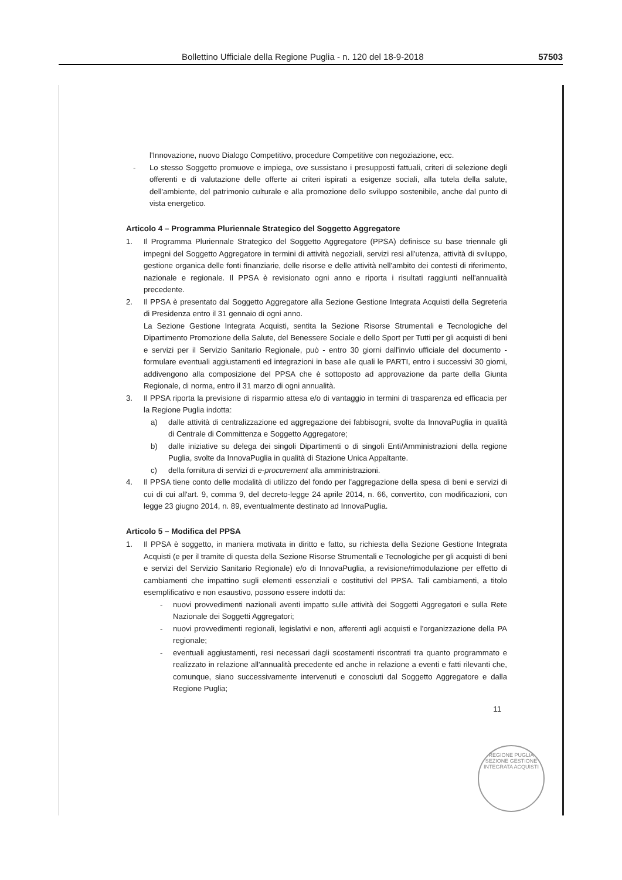Bollettino Ufficiale della Regione Puglia - n. 120 del 18-9-2018 57503
l'Innovazione, nuovo Dialogo Competitivo, procedure Competitive con negoziazione, ecc.
- Lo stesso Soggetto promuove e impiega, ove sussistano i presupposti fattuali, criteri di selezione degli offerenti e di valutazione delle offerte ai criteri ispirati a esigenze sociali, alla tutela della salute, dell'ambiente, del patrimonio culturale e alla promozione dello sviluppo sostenibile, anche dal punto di vista energetico.
Articolo 4 – Programma Pluriennale Strategico del Soggetto Aggregatore
1. Il Programma Pluriennale Strategico del Soggetto Aggregatore (PPSA) definisce su base triennale gli impegni del Soggetto Aggregatore in termini di attività negoziali, servizi resi all'utenza, attività di sviluppo, gestione organica delle fonti finanziarie, delle risorse e delle attività nell'ambito dei contesti di riferimento, nazionale e regionale. Il PPSA è revisionato ogni anno e riporta i risultati raggiunti nell'annualità precedente.
2. Il PPSA è presentato dal Soggetto Aggregatore alla Sezione Gestione Integrata Acquisti della Segreteria di Presidenza entro il 31 gennaio di ogni anno.
La Sezione Gestione Integrata Acquisti, sentita la Sezione Risorse Strumentali e Tecnologiche del Dipartimento Promozione della Salute, del Benessere Sociale e dello Sport per Tutti per gli acquisti di beni e servizi per il Servizio Sanitario Regionale, può - entro 30 giorni dall'invio ufficiale del documento - formulare eventuali aggiustamenti ed integrazioni in base alle quali le PARTI, entro i successivi 30 giorni, addivengono alla composizione del PPSA che è sottoposto ad approvazione da parte della Giunta Regionale, di norma, entro il 31 marzo di ogni annualità.
3. Il PPSA riporta la previsione di risparmio attesa e/o di vantaggio in termini di trasparenza ed efficacia per la Regione Puglia indotta:
a) dalle attività di centralizzazione ed aggregazione dei fabbisogni, svolte da InnovaPuglia in qualità di Centrale di Committenza e Soggetto Aggregatore;
b) dalle iniziative su delega dei singoli Dipartimenti o di singoli Enti/Amministrazioni della regione Puglia, svolte da InnovaPuglia in qualità di Stazione Unica Appaltante.
c) della fornitura di servizi di e-procurement alla amministrazioni.
4. Il PPSA tiene conto delle modalità di utilizzo del fondo per l'aggregazione della spesa di beni e servizi di cui di cui all'art. 9, comma 9, del decreto-legge 24 aprile 2014, n. 66, convertito, con modificazioni, con legge 23 giugno 2014, n. 89, eventualmente destinato ad InnovaPuglia.
Articolo 5 – Modifica del PPSA
1. Il PPSA è soggetto, in maniera motivata in diritto e fatto, su richiesta della Sezione Gestione Integrata Acquisti (e per il tramite di questa della Sezione Risorse Strumentali e Tecnologiche per gli acquisti di beni e servizi del Servizio Sanitario Regionale) e/o di InnovaPuglia, a revisione/rimodulazione per effetto di cambiamenti che impattino sugli elementi essenziali e costitutivi del PPSA. Tali cambiamenti, a titolo esemplificativo e non esaustivo, possono essere indotti da:
- nuovi provvedimenti nazionali aventi impatto sulle attività dei Soggetti Aggregatori e sulla Rete Nazionale dei Soggetti Aggregatori;
- nuovi provvedimenti regionali, legislativi e non, afferenti agli acquisti e l'organizzazione della PA regionale;
- eventuali aggiustamenti, resi necessari dagli scostamenti riscontrati tra quanto programmato e realizzato in relazione all'annualità precedente ed anche in relazione a eventi e fatti rilevanti che, comunque, siano successivamente intervenuti e conosciuti dal Soggetto Aggregatore e dalla Regione Puglia;
11
REGIONE PUGLIA
SEZIONE GESTIONE INTEGRATA ACQUISTI